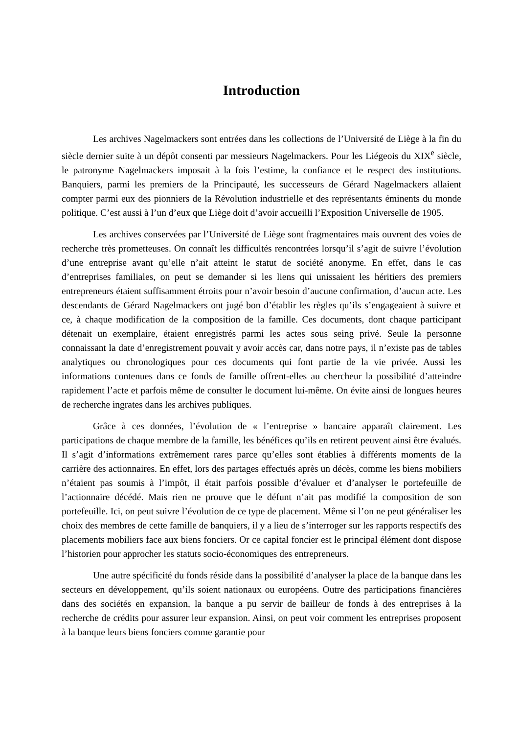Introduction
Les archives Nagelmackers sont entrées dans les collections de l’Université de Liège à la fin du siècle dernier suite à un dépôt consenti par messieurs Nagelmackers. Pour les Liégeois du XIX<sup>e</sup> siècle, le patronyme Nagelmackers imposait à la fois l’estime, la confiance et le respect des institutions. Banquiers, parmi les premiers de la Principauté, les successeurs de Gérard Nagelmackers allaient compter parmi eux des pionniers de la Révolution industrielle et des représentants éminents du monde politique. C’est aussi à l’un d’eux que Liège doit d’avoir accueilli l’Exposition Universelle de 1905.
Les archives conservées par l’Université de Liège sont fragmentaires mais ouvrent des voies de recherche très prometteuses. On connaît les difficultés rencontrées lorsqu’il s’agit de suivre l’évolution d’une entreprise avant qu’elle n’ait atteint le statut de société anonyme. En effet, dans le cas d’entreprises familiales, on peut se demander si les liens qui unissaient les héritiers des premiers entrepreneurs étaient suffisamment étroits pour n’avoir besoin d’aucune confirmation, d’aucun acte. Les descendants de Gérard Nagelmackers ont jugé bon d’établir les règles qu’ils s’engageaient à suivre et ce, à chaque modification de la composition de la famille. Ces documents, dont chaque participant détenait un exemplaire, étaient enregistrés parmi les actes sous seing privé. Seule la personne connaissant la date d’enregistrement pouvait y avoir accès car, dans notre pays, il n’existe pas de tables analytiques ou chronologiques pour ces documents qui font partie de la vie privée. Aussi les informations contenues dans ce fonds de famille offrent-elles au chercheur la possibilité d’atteindre rapidement l’acte et parfois même de consulter le document lui-même. On évite ainsi de longues heures de recherche ingrates dans les archives publiques.
Grâce à ces données, l’évolution de « l’entreprise » bancaire apparaît clairement. Les participations de chaque membre de la famille, les bénéfices qu’ils en retirent peuvent ainsi être évalués. Il s’agit d’informations extrêmement rares parce qu’elles sont établies à différents moments de la carrière des actionnaires. En effet, lors des partages effectués après un décès, comme les biens mobiliers n’étaient pas soumis à l’impôt, il était parfois possible d’évaluer et d’analyser le portefeuille de l’actionnaire décédé. Mais rien ne prouve que le défunt n’ait pas modifié la composition de son portefeuille. Ici, on peut suivre l’évolution de ce type de placement. Même si l’on ne peut généraliser les choix des membres de cette famille de banquiers, il y a lieu de s’interroger sur les rapports respectifs des placements mobiliers face aux biens fonciers. Or ce capital foncier est le principal élément dont dispose l’historien pour approcher les statuts socio-économiques des entrepreneurs.
Une autre spécificité du fonds réside dans la possibilité d’analyser la place de la banque dans les secteurs en développement, qu’ils soient nationaux ou européens. Outre des participations financières dans des sociétés en expansion, la banque a pu servir de bailleur de fonds à des entreprises à la recherche de crédits pour assurer leur expansion. Ainsi, on peut voir comment les entreprises proposent à la banque leurs biens fonciers comme garantie pour